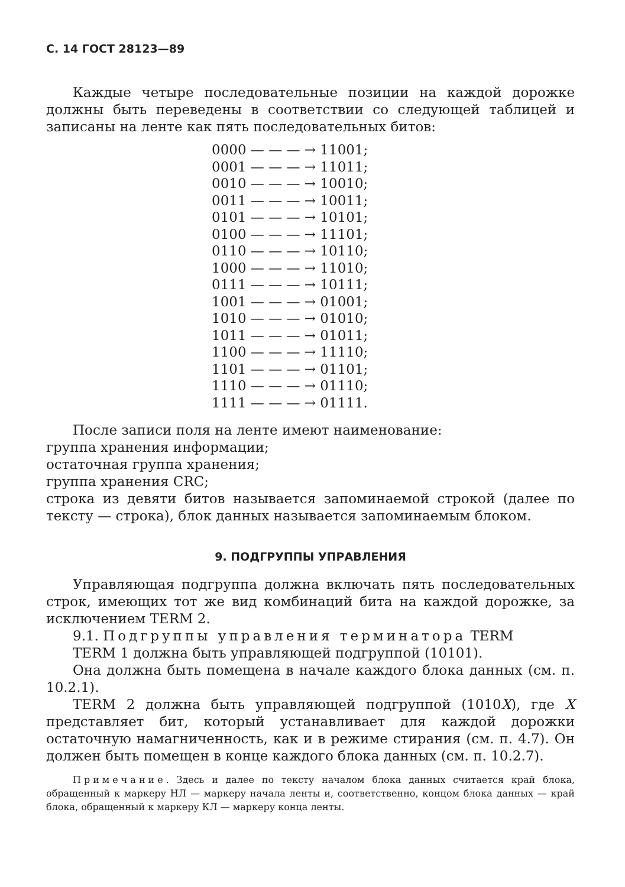С. 14 ГОСТ 28123—89
Каждые четыре последовательные позиции на каждой дорожке должны быть переведены в соответствии со следующей таблицей и записаны на ленте как пять последовательных битов:
0000 — — — → 11001;
0001 — — — → 11011;
0010 — — — → 10010;
0011 — — — → 10011;
0101 — — — → 10101;
0100 — — — → 11101;
0110 — — — → 10110;
1000 — — — → 11010;
0111 — — — → 10111;
1001 — — — → 01001;
1010 — — — → 01010;
1011 — — — → 01011;
1100 — — — → 11110;
1101 — — — → 01101;
1110 — — — → 01110;
1111 — — — → 01111.
После записи поля на ленте имеют наименование:
группа хранения информации;
остаточная группа хранения;
группа хранения CRC;
строка из девяти битов называется запоминаемой строкой (далее по тексту — строка), блок данных называется запоминаемым блоком.
9. ПОДГРУППЫ УПРАВЛЕНИЯ
Управляющая подгруппа должна включать пять последовательных строк, имеющих тот же вид комбинаций бита на каждой дорожке, за исключением TERM 2.
9.1. Подгруппы управления терминатора TERM
TERM 1 должна быть управляющей подгруппой (10101).
Она должна быть помещена в начале каждого блока данных (см. п. 10.2.1).
TERM 2 должна быть управляющей подгруппой (1010X), где X представляет бит, который устанавливает для каждой дорожки остаточную намагниченность, как и в режиме стирания (см. п. 4.7). Он должен быть помещен в конце каждого блока данных (см. п. 10.2.7).
Примечание. Здесь и далее по тексту началом блока данных считается край блока, обращенный к маркеру НЛ — маркеру начала ленты и, соответственно, концом блока данных — край блока, обращенный к маркеру КЛ — маркеру конца ленты.